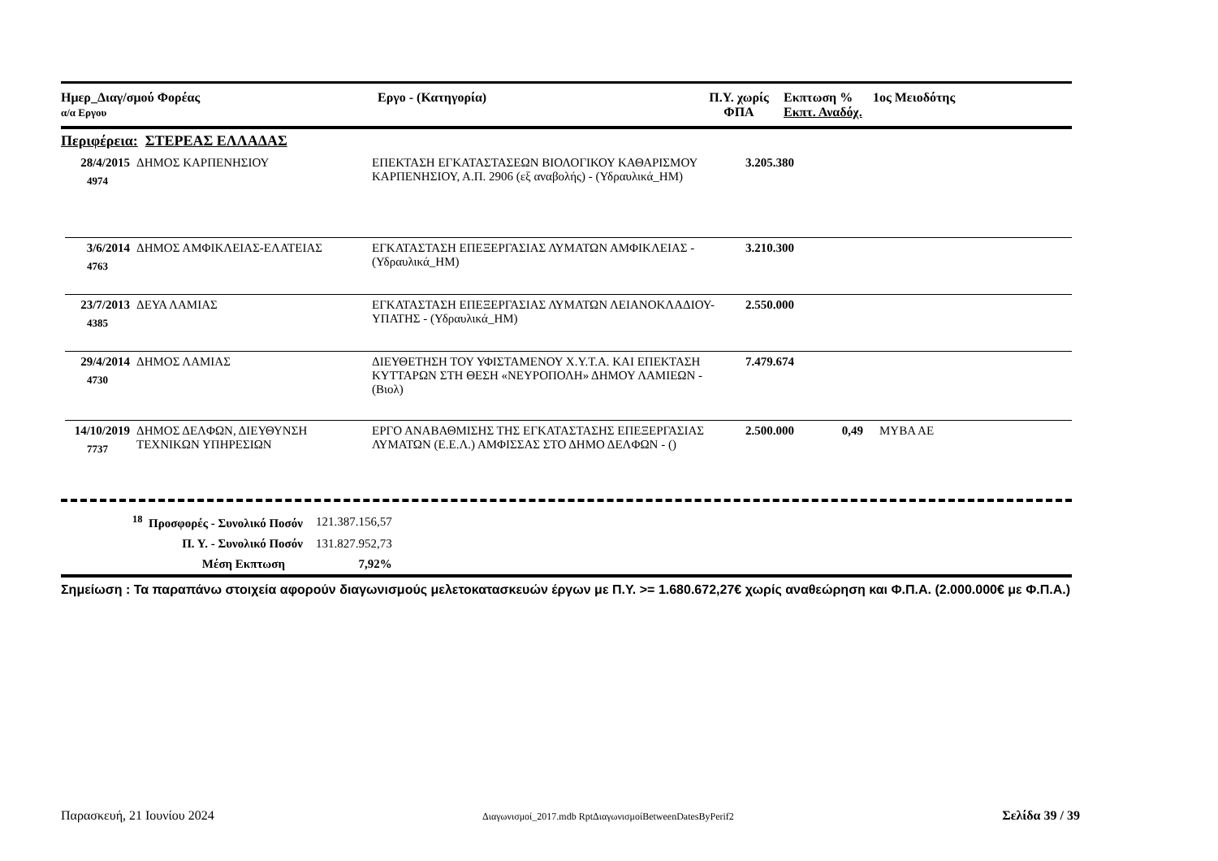Ημερ_Διαγ/σμού Φορέας
α/α Εργου
Εργο - (Κατηγορία) Π.Υ. χωρίς
ΦΠΑ
Εκπτωση %
Εκπτ. Αναδόχ.
1ος Μειοδότης
Περιφέρεια: ΣΤΕΡΕΑΣ ΕΛΛΑΔΑΣ
28/4/2015
4974
ΔΗΜΟΣ ΚΑΡΠΕΝΗΣΙΟΥ ΕΠΕΚΤΑΣΗ ΕΓΚΑΤΑΣΤΑΣΕΩΝ ΒΙΟΛΟΓΙΚΟΥ ΚΑΘΑΡΙΣΜΟΥ ΚΑΡΠΕΝΗΣΙΟΥ, Α.Π. 2906 (εξ αναβολής) - (Υδραυλικά_ΗΜ)
3.205.380
3/6/2014
4763
ΔΗΜΟΣ ΑΜΦΙΚΛΕΙΑΣ-ΕΛΑΤΕΙΑΣ ΕΓΚΑΤΑΣΤΑΣΗ ΕΠΕΞΕΡΓΑΣΙΑΣ ΛΥΜΑΤΩΝ ΑΜΦΙΚΛΕΙΑΣ - (Υδραυλικά_ΗΜ)
3.210.300
23/7/2013
4385
ΔΕΥΑ ΛΑΜΙΑΣ ΕΓΚΑΤΑΣΤΑΣΗ ΕΠΕΞΕΡΓΑΣΙΑΣ ΛΥΜΑΤΩΝ ΛΕΙΑΝΟΚΛΑΔΙΟΥ-ΥΠΑΤΗΣ - (Υδραυλικά_ΗΜ)
2.550.000
29/4/2014
4730
ΔΗΜΟΣ ΛΑΜΙΑΣ ΔΙΕΥΘΕΤΗΣΗ ΤΟΥ ΥΦΙΣΤΑΜΕΝΟΥ Χ.Υ.Τ.Α. ΚΑΙ ΕΠΕΚΤΑΣΗ ΚΥΤΤΑΡΩΝ ΣΤΗ ΘΕΣΗ «ΝΕΥΡΟΠΟΛΗ» ΔΗΜΟΥ ΛΑΜΙΕΩΝ - (Βιολ)
7.479.674
14/10/2019
7737
ΔΗΜΟΣ ΔΕΛΦΩΝ, ΔΙΕΥΘΥΝΣΗ ΤΕΧΝΙΚΩΝ ΥΠΗΡΕΣΙΩΝ
ΕΡΓΟ ΑΝΑΒΑΘΜΙΣΗΣ ΤΗΣ ΕΓΚΑΤΑΣΤΑΣΗΣ ΕΠΕΞΕΡΓΑΣΙΑΣ ΛΥΜΑΤΩΝ (Ε.Ε.Λ.) ΑΜΦΙΣΣΑΣ ΣΤΟ ΔΗΜΟ ΔΕΛΦΩΝ - ()
2.500.000
0,49 ΜΥΒΑ ΑΕ
| <sup>18</sup> Προσφορές - Συνολικό Ποσόν | 121.387.156,57 |
| Π. Υ. - Συνολικό Ποσόν | 131.827.952,73 |
| Μέση Εκπτωση | 7,92% |
Σημείωση : Τα παραπάνω στοιχεία αφορούν διαγωνισμούς μελετοκατασκευών έργων με Π.Υ. >= 1.680.672,27€ χωρίς αναθεώρηση και Φ.Π.Α. (2.000.000€ με Φ.Π.Α.)
Παρασκευή, 21 Ιουνίου 2024 Διαγωνισμοί_2017.mdb RptΔιαγωνισμοίBetweenDatesByPerif2 Σελίδα 39 / 39